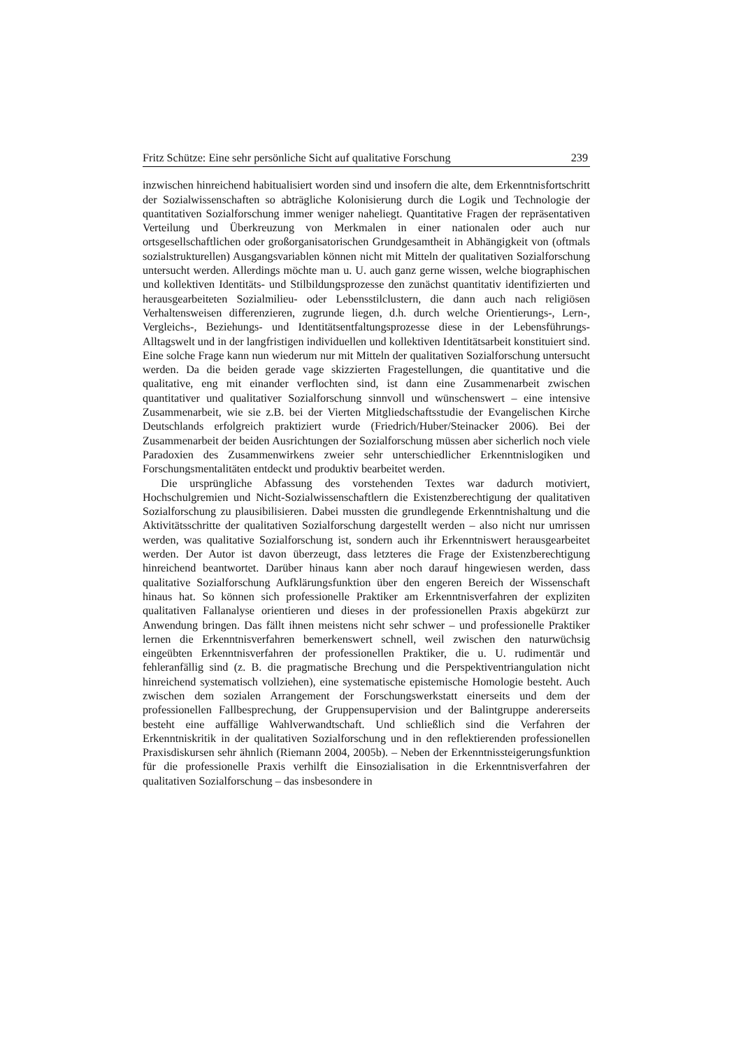Fritz Schütze: Eine sehr persönliche Sicht auf qualitative Forschung 239
inzwischen hinreichend habitualisiert worden sind und insofern die alte, dem Erkenntnisfortschritt der Sozialwissenschaften so abträgliche Kolonisierung durch die Logik und Technologie der quantitativen Sozialforschung immer weniger naheliegt. Quantitative Fragen der repräsentativen Verteilung und Überkreuzung von Merkmalen in einer nationalen oder auch nur ortsgesellschaftlichen oder großorganisatorischen Grundgesamtheit in Abhängigkeit von (oftmals sozialstrukturellen) Ausgangsvariablen können nicht mit Mitteln der qualitativen Sozialforschung untersucht werden. Allerdings möchte man u. U. auch ganz gerne wissen, welche biographischen und kollektiven Identitäts- und Stilbildungsprozesse den zunächst quantitativ identifizierten und herausgearbeiteten Sozialmilieu- oder Lebensstilclustern, die dann auch nach religiösen Verhaltensweisen differenzieren, zugrunde liegen, d.h. durch welche Orientierungs-, Lern-, Vergleichs-, Beziehungs- und Identitätsentfaltungsprozesse diese in der Lebensführungs-Alltagswelt und in der langfristigen individuellen und kollektiven Identitätsarbeit konstituiert sind. Eine solche Frage kann nun wiederum nur mit Mitteln der qualitativen Sozialforschung untersucht werden. Da die beiden gerade vage skizzierten Fragestellungen, die quantitative und die qualitative, eng mit einander verflochten sind, ist dann eine Zusammenarbeit zwischen quantitativer und qualitativer Sozialforschung sinnvoll und wünschenswert – eine intensive Zusammenarbeit, wie sie z.B. bei der Vierten Mitgliedschaftsstudie der Evangelischen Kirche Deutschlands erfolgreich praktiziert wurde (Friedrich/Huber/Steinacker 2006). Bei der Zusammenarbeit der beiden Ausrichtungen der Sozialforschung müssen aber sicherlich noch viele Paradoxien des Zusammenwirkens zweier sehr unterschiedlicher Erkenntnislogiken und Forschungsmentalitäten entdeckt und produktiv bearbeitet werden.
Die ursprüngliche Abfassung des vorstehenden Textes war dadurch motiviert, Hochschulgremien und Nicht-Sozialwissenschaftlern die Existenzberechtigung der qualitativen Sozialforschung zu plausibilisieren. Dabei mussten die grundlegende Erkenntnishaltung und die Aktivitätsschritte der qualitativen Sozialforschung dargestellt werden – also nicht nur umrissen werden, was qualitative Sozialforschung ist, sondern auch ihr Erkenntniswert herausgearbeitet werden. Der Autor ist davon überzeugt, dass letzteres die Frage der Existenzberechtigung hinreichend beantwortet. Darüber hinaus kann aber noch darauf hingewiesen werden, dass qualitative Sozialforschung Aufklärungsfunktion über den engeren Bereich der Wissenschaft hinaus hat. So können sich professionelle Praktiker am Erkenntnisverfahren der expliziten qualitativen Fallanalyse orientieren und dieses in der professionellen Praxis abgekürzt zur Anwendung bringen. Das fällt ihnen meistens nicht sehr schwer – und professionelle Praktiker lernen die Erkenntnisverfahren bemerkenswert schnell, weil zwischen den naturwüchsig eingeübten Erkenntnisverfahren der professionellen Praktiker, die u. U. rudimentär und fehleranfällig sind (z. B. die pragmatische Brechung und die Perspektiventriangulation nicht hinreichend systematisch vollziehen), eine systematische epistemische Homologie besteht. Auch zwischen dem sozialen Arrangement der Forschungswerkstatt einerseits und dem der professionellen Fallbesprechung, der Gruppensupervision und der Balintgruppe andererseits besteht eine auffällige Wahlverwandtschaft. Und schließlich sind die Verfahren der Erkenntniskritik in der qualitativen Sozialforschung und in den reflektierenden professionellen Praxisdiskursen sehr ähnlich (Riemann 2004, 2005b). – Neben der Erkenntnissteigerungsfunktion für die professionelle Praxis verhilft die Einsozialisation in die Erkenntnisverfahren der qualitativen Sozialforschung – das insbesondere in